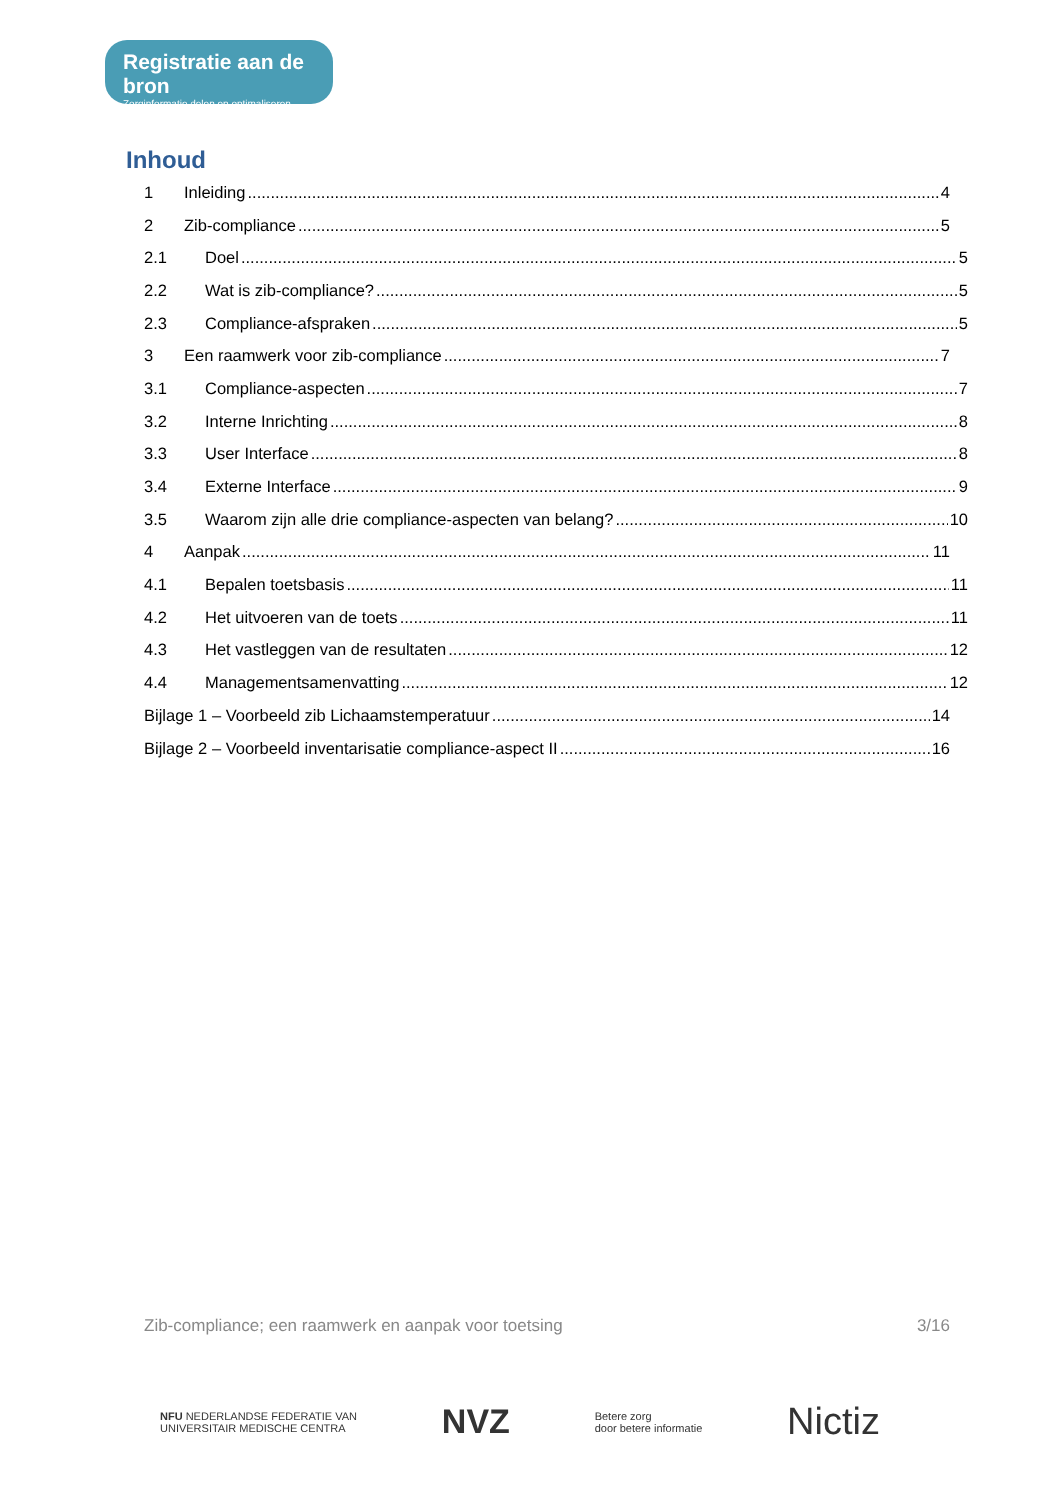Registratie aan de bron
Zorginformatie delen en optimaliseren
Inhoud
1 Inleiding 4
2 Zib-compliance 5
2.1 Doel 5
2.2 Wat is zib-compliance? 5
2.3 Compliance-afspraken 5
3 Een raamwerk voor zib-compliance 7
3.1 Compliance-aspecten 7
3.2 Interne Inrichting 8
3.3 User Interface 8
3.4 Externe Interface 9
3.5 Waarom zijn alle drie compliance-aspecten van belang? 10
4 Aanpak 11
4.1 Bepalen toetsbasis 11
4.2 Het uitvoeren van de toets 11
4.3 Het vastleggen van de resultaten 12
4.4 Managementsamenvatting 12
Bijlage 1 – Voorbeeld zib Lichaamstemperatuur 14
Bijlage 2 – Voorbeeld inventarisatie compliance-aspect II 16
Zib-compliance; een raamwerk en aanpak voor toetsing 3/16
NFU NEDERLANDSE FEDERATIE VAN
UNIVERSITAIR MEDISCHE CENTRA
NVZ
Betere zorg
door betere informatie
Nictiz